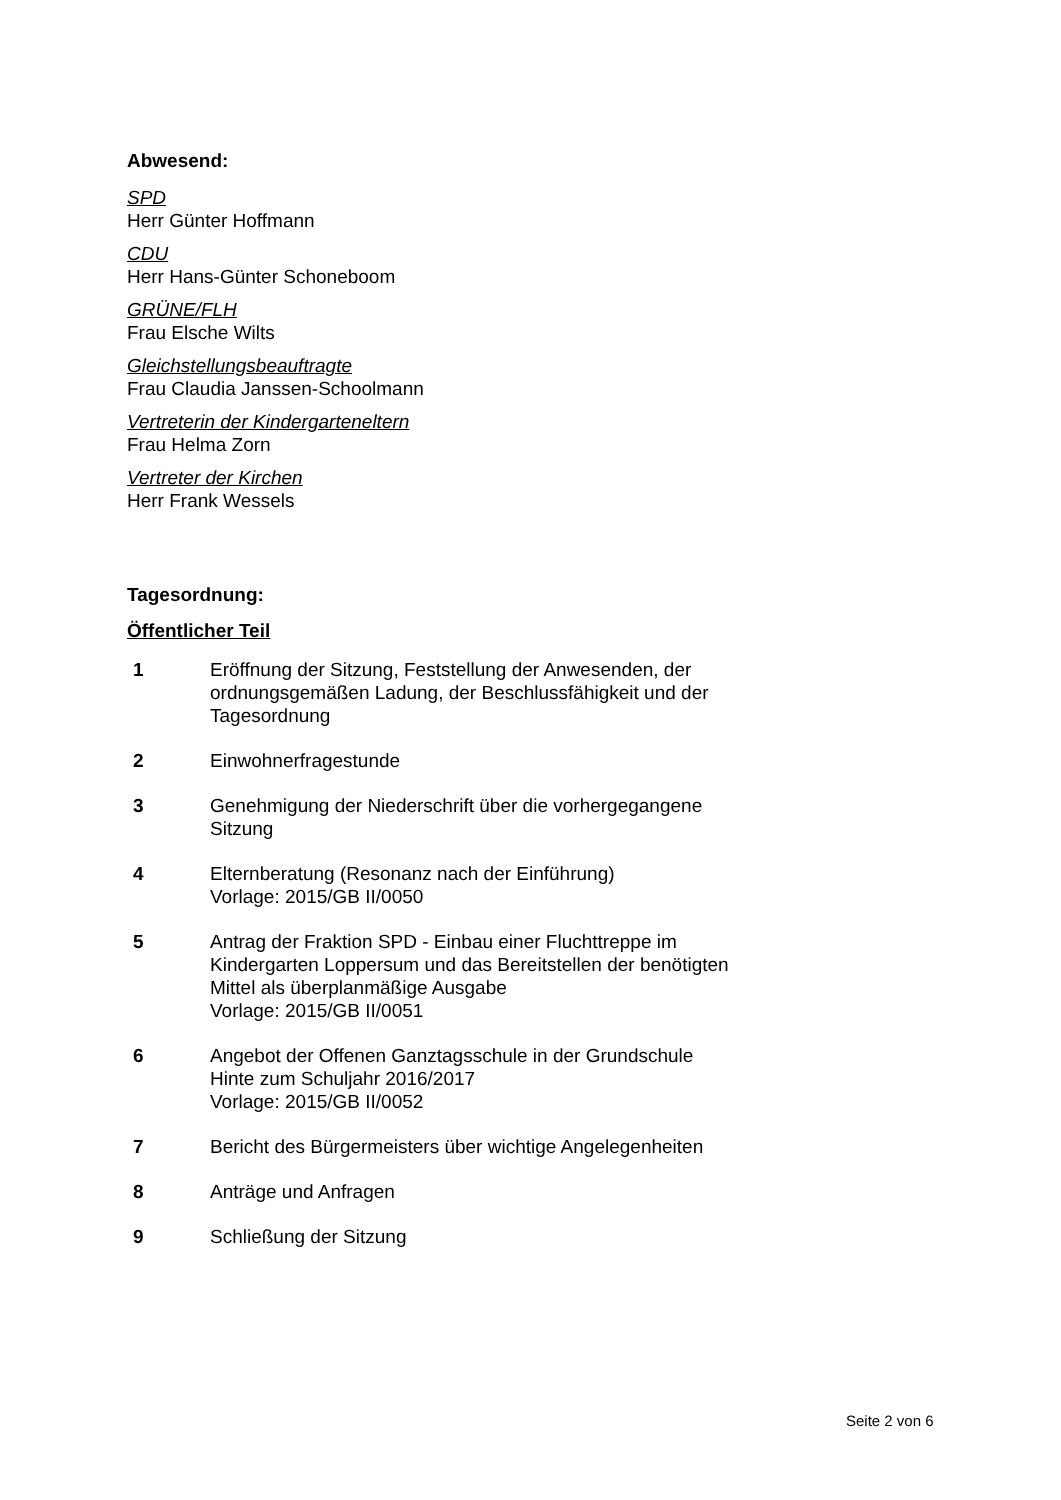Abwesend:
SPD
Herr Günter Hoffmann
CDU
Herr Hans-Günter Schoneboom
GRÜNE/FLH
Frau Elsche Wilts
Gleichstellungsbeauftragte
Frau Claudia Janssen-Schoolmann
Vertreterin der Kindergarteneltern
Frau Helma Zorn
Vertreter der Kirchen
Herr Frank Wessels
Tagesordnung:
Öffentlicher Teil
1 Eröffnung der Sitzung, Feststellung der Anwesenden, der ordnungsgemäßen Ladung, der Beschlussfähigkeit und der Tagesordnung
2 Einwohnerfragestunde
3 Genehmigung der Niederschrift über die vorhergegangene Sitzung
4 Elternberatung (Resonanz nach der Einführung)
Vorlage: 2015/GB II/0050
5 Antrag der Fraktion SPD - Einbau einer Fluchttreppe im Kindergarten Loppersum und das Bereitstellen der benötigten Mittel als überplanmäßige Ausgabe
Vorlage: 2015/GB II/0051
6 Angebot der Offenen Ganztagsschule in der Grundschule Hinte zum Schuljahr 2016/2017
Vorlage: 2015/GB II/0052
7 Bericht des Bürgermeisters über wichtige Angelegenheiten
8 Anträge und Anfragen
9 Schließung der Sitzung
Seite 2 von 6